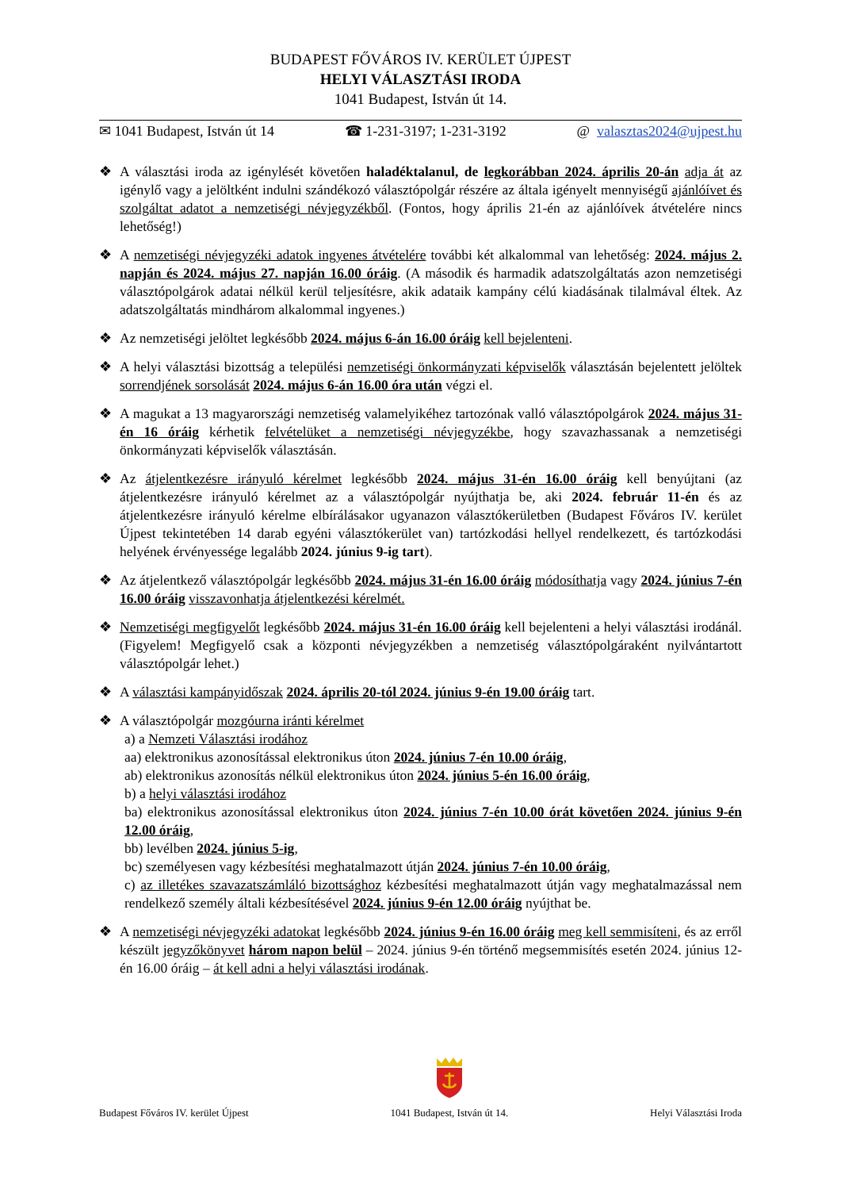BUDAPEST FŐVÁROS IV. KERÜLET ÚJPEST
HELYI VÁLASZTÁSI IRODA
1041 Budapest, István út 14.
✉ 1041 Budapest, István út 14 ☎ 1-231-3197; 1-231-3192 @ valasztas2024@ujpest.hu
❖ A választási iroda az igénylését követően haladéktalanul, de legkorábban 2024. április 20-án adja át az igénylő vagy a jelöltként indulni szándékozó választópolgár részére az általa igényelt mennyiségű ajánlóívet és szolgáltat adatot a nemzetiségi névjegyzékből. (Fontos, hogy április 21-én az ajánlóívek átvételére nincs lehetőség!)
❖ A nemzetiségi névjegyzéki adatok ingyenes átvételére további két alkalommal van lehetőség: 2024. május 2. napján és 2024. május 27. napján 16.00 óráig. (A második és harmadik adatszolgáltatás azon nemzetiségi választópolgárok adatai nélkül kerül teljesítésre, akik adataik kampány célú kiadásának tilalmával éltek. Az adatszolgáltatás mindhárom alkalommal ingyenes.)
❖ Az nemzetiségi jelöltet legkésőbb 2024. május 6-án 16.00 óráig kell bejelenteni.
❖ A helyi választási bizottság a települési nemzetiségi önkormányzati képviselők választásán bejelentett jelöltek sorrendjének sorsolását 2024. május 6-án 16.00 óra után végzi el.
❖ A magukat a 13 magyarországi nemzetiség valamelyikéhez tartozónak valló választópolgárok 2024. május 31-én 16 óráig kérhetik felvételüket a nemzetiségi névjegyzékbe, hogy szavazhassanak a nemzetiségi önkormányzati képviselők választásán.
❖ Az átjelentkezésre irányuló kérelmet legkésőbb 2024. május 31-én 16.00 óráig kell benyújtani (az átjelentkezésre irányuló kérelmet az a választópolgár nyújthatja be, aki 2024. február 11-én és az átjelentkezésre irányuló kérelme elbírálásakor ugyanazon választókerületben (Budapest Főváros IV. kerület Újpest tekintetében 14 darab egyéni választókerület van) tartózkodási hellyel rendelkezett, és tartózkodási helyének érvényessége legalább 2024. június 9-ig tart).
❖ Az átjelentkező választópolgár legkésőbb 2024. május 31-én 16.00 óráig módosíthatja vagy 2024. június 7-én 16.00 óráig visszavonhatja átjelentkezési kérelmét.
❖ Nemzetiségi megfigyelőt legkésőbb 2024. május 31-én 16.00 óráig kell bejelenteni a helyi választási irodánál. (Figyelem! Megfigyelő csak a központi névjegyzékben a nemzetiség választópolgáraként nyilvántartott választópolgár lehet.)
❖ A választási kampányidőszak 2024. április 20-tól 2024. június 9-én 19.00 óráig tart.
❖ A választópolgár mozgóurna iránti kérelmet
a) a Nemzeti Választási irodához
aa) elektronikus azonosítással elektronikus úton 2024. június 7-én 10.00 óráig,
ab) elektronikus azonosítás nélkül elektronikus úton 2024. június 5-én 16.00 óráig,
b) a helyi választási irodához
ba) elektronikus azonosítással elektronikus úton 2024. június 7-én 10.00 órát követően 2024. június 9-én 12.00 óráig,
bb) levélben 2024. június 5-ig,
bc) személyesen vagy kézbesítési meghatalmazott útján 2024. június 7-én 10.00 óráig,
c) az illetékes szavazatszámláló bizottsághoz kézbesítési meghatalmazott útján vagy meghatalmazással nem rendelkező személy általi kézbesítésével 2024. június 9-én 12.00 óráig nyújthat be.
❖ A nemzetiségi névjegyzéki adatokat legkésőbb 2024. június 9-én 16.00 óráig meg kell semmisíteni, és az erről készült jegyzőkönyvet három napon belül – 2024. június 9-én történő megsemmisítés esetén 2024. június 12-én 16.00 óráig – át kell adni a helyi választási irodának.
Budapest Főváros IV. kerület Újpest
1041 Budapest, István út 14.
Helyi Választási Iroda